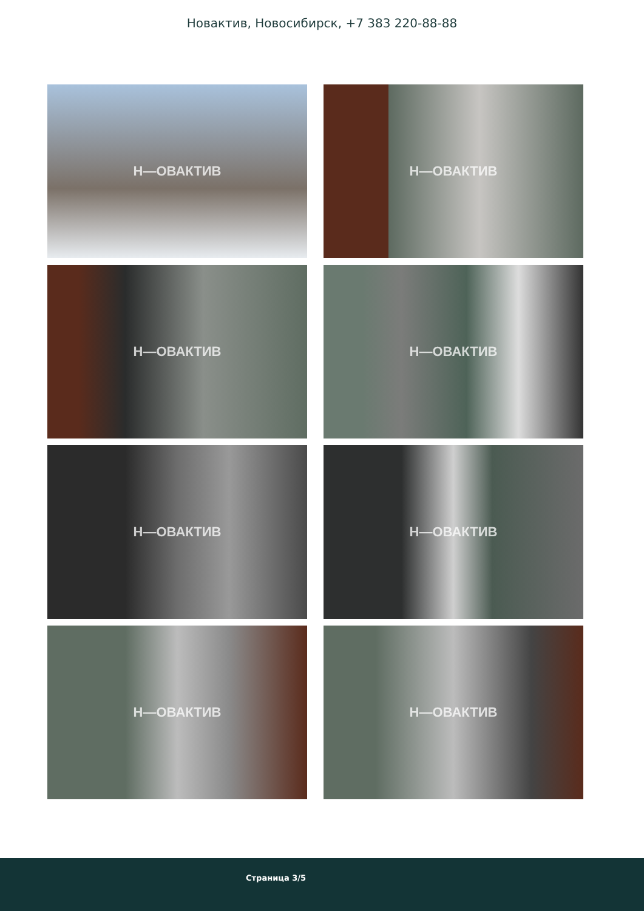Новактив, Новосибирск, +7 383 220-88-88
Н—ОВАКТИВ
Н—ОВАКТИВ
Н—ОВАКТИВ
Н—ОВАКТИВ
Н—ОВАКТИВ
Н—ОВАКТИВ
Н—ОВАКТИВ
Н—ОВАКТИВ
Страница 3/5